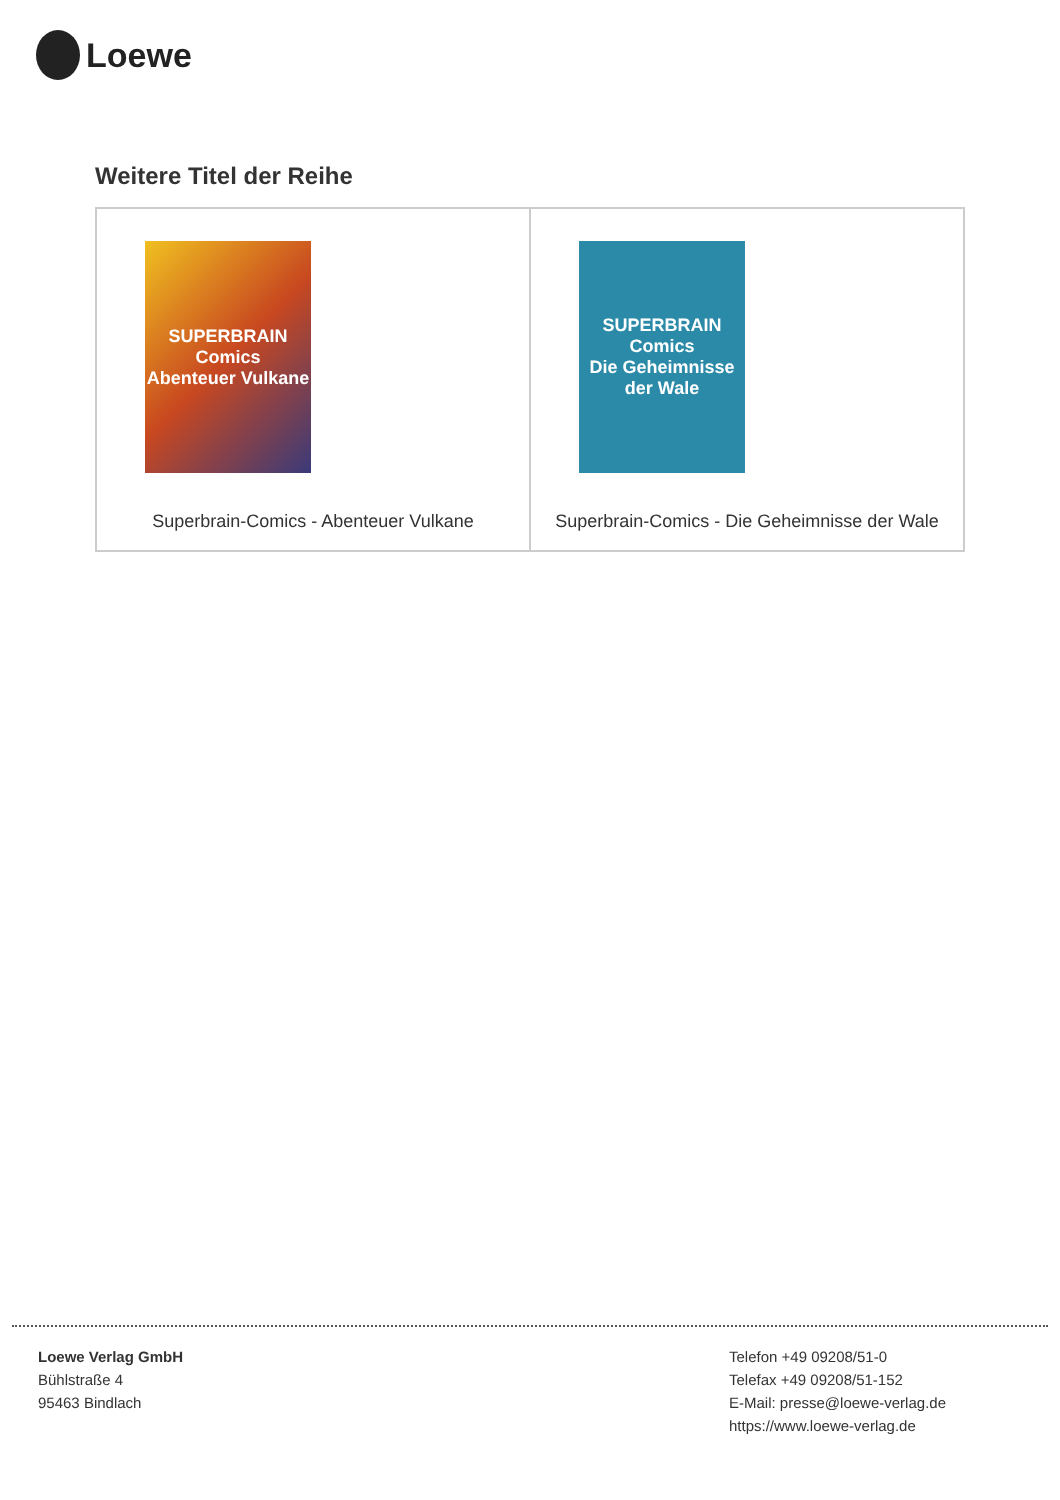Loewe
Weitere Titel der Reihe
| SUPERBRAIN Comics Abenteuer Vulkane Superbrain-Comics - Abenteuer Vulkane | SUPERBRAIN Comics Die Geheimnisse der Wale Superbrain-Comics - Die Geheimnisse der Wale |
Loewe Verlag GmbH
Bühlstraße 4
95463 Bindlach
Telefon +49 09208/51-0
Telefax +49 09208/51-152
E-Mail: presse@loewe-verlag.de
https://www.loewe-verlag.de